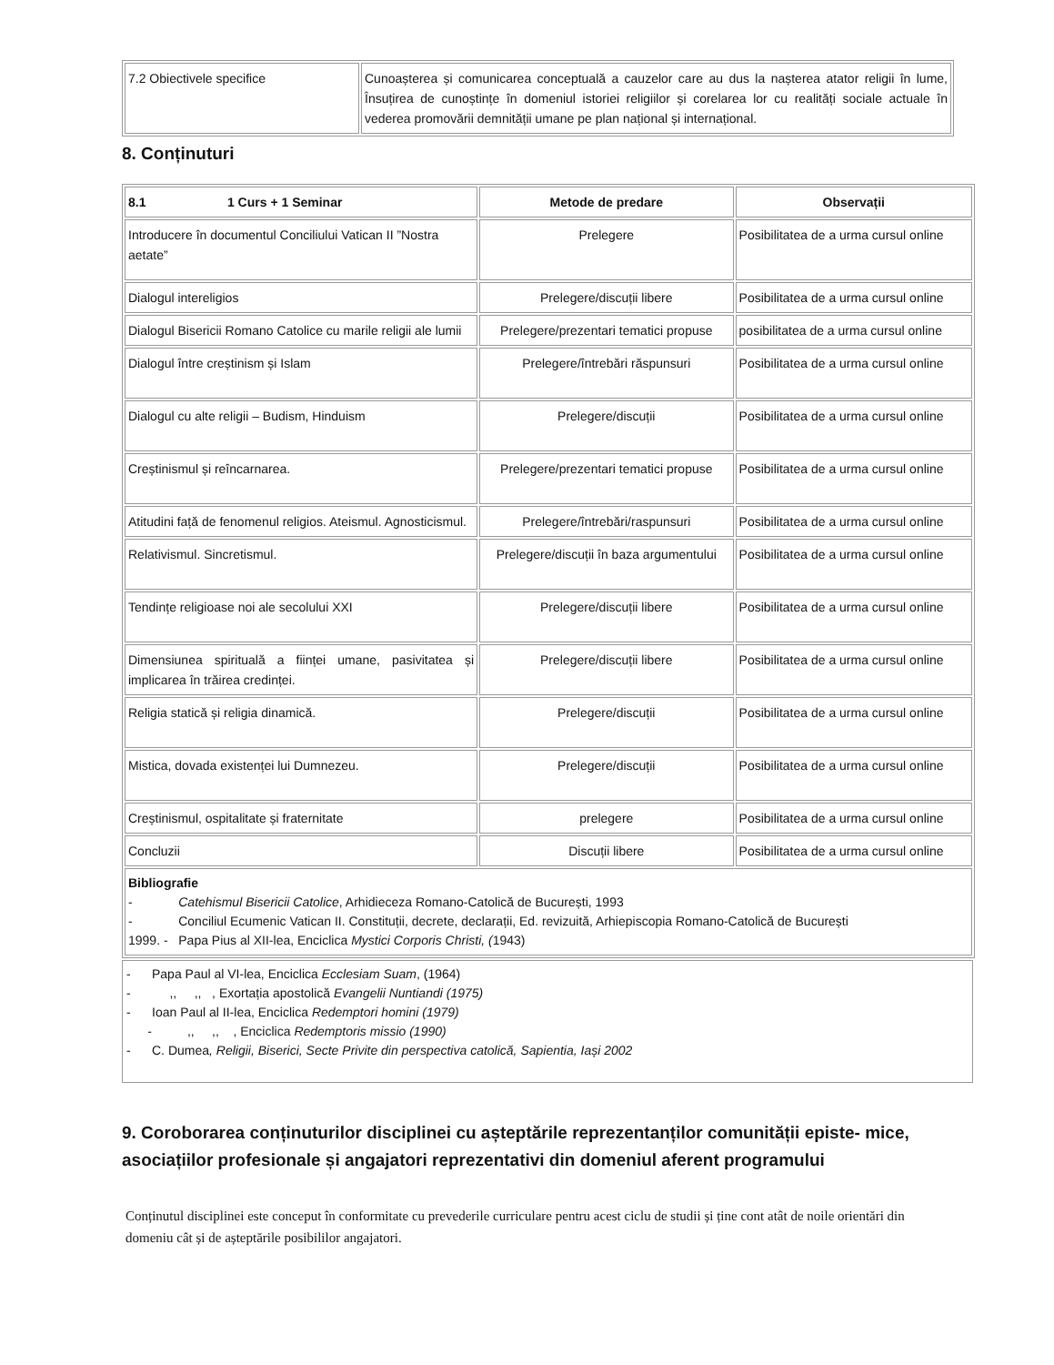| 7.2 Obiectivele specifice | Cunoașterea și comunicarea conceptuală a cauzelor care au dus la nașterea atator religii în lume, Însuțirea de cunoștințe în domeniul istoriei religiilor și corelarea lor cu realități sociale actuale în vederea promovării demnității umane pe plan național și internațional. |
8. Conținuturi
| 8.1 1 Curs + 1 Seminar | Metode de predare | Observații |
| --- | --- | --- |
| Introducere în documentul Conciliului Vatican II ”Nostra aetate” | Prelegere | Posibilitatea de a urma cursul online |
| Dialogul intereligios | Prelegere/discuții libere | Posibilitatea de a urma cursul online |
| Dialogul Bisericii Romano Catolice cu marile religii ale lumii | Prelegere/prezentari tematici propuse | posibilitatea de a urma cursul online |
| Dialogul între creștinism și Islam | Prelegere/întrebări răspunsuri | Posibilitatea de a urma cursul online |
| Dialogul cu alte religii – Budism, Hinduism | Prelegere/discuții | Posibilitatea de a urma cursul online |
| Creștinismul și reîncarnarea. | Prelegere/prezentari tematici propuse | Posibilitatea de a urma cursul online |
| Atitudini față de fenomenul religios. Ateismul. Agnosticismul. | Prelegere/întrebări/raspunsuri | Posibilitatea de a urma cursul online |
| Relativismul. Sincretismul. | Prelegere/discuții în baza argumentului | Posibilitatea de a urma cursul online |
| Tendințe religioase noi ale secolului XXI | Prelegere/discuții libere | Posibilitatea de a urma cursul online |
| Dimensiunea spirituală a ființei umane, pasivitatea și implicarea în trăirea credinței. | Prelegere/discuții libere | Posibilitatea de a urma cursul online |
| Religia statică și religia dinamică. | Prelegere/discuții | Posibilitatea de a urma cursul online |
| Mistica, dovada existenței lui Dumnezeu. | Prelegere/discuții | Posibilitatea de a urma cursul online |
| Creștinismul, ospitalitate și fraternitate | prelegere | Posibilitatea de a urma cursul online |
| Concluzii | Discuții libere | Posibilitatea de a urma cursul online |
| Bibliografie - Catehismul Bisericii Catolice , Arhidieceza Romano-Catolică de București, 1993 - Conciliul Ecumenic Vatican II. Constituții, decrete, declarații, Ed. revizuită, Arhiepiscopia Romano-Catolică de București 1999. - Papa Pius al XII-lea, Enciclica Mystici Corporis Christi, ( 1943) | | |
- Papa Paul al VI-lea, Enciclica Ecclesiam Suam, (1964)
- ,, ,, , Exortația apostolică Evangelii Nuntiandi (1975)
- Ioan Paul al II-lea, Enciclica Redemptori homini (1979)
- ,, ,, , Enciclica Redemptoris missio (1990)
- C. Dumea, Religii, Biserici, Secte Privite din perspectiva catolică, Sapientia, Iași 2002
9. Coroborarea conținuturilor disciplinei cu așteptările reprezentanților comunității episte- mice, asociațiilor profesionale și angajatori reprezentativi din domeniul aferent programului
Conținutul disciplinei este conceput în conformitate cu prevederile curriculare pentru acest ciclu de studii și ține cont atât de noile orientări din domeniu cât și de așteptările posibililor angajatori.